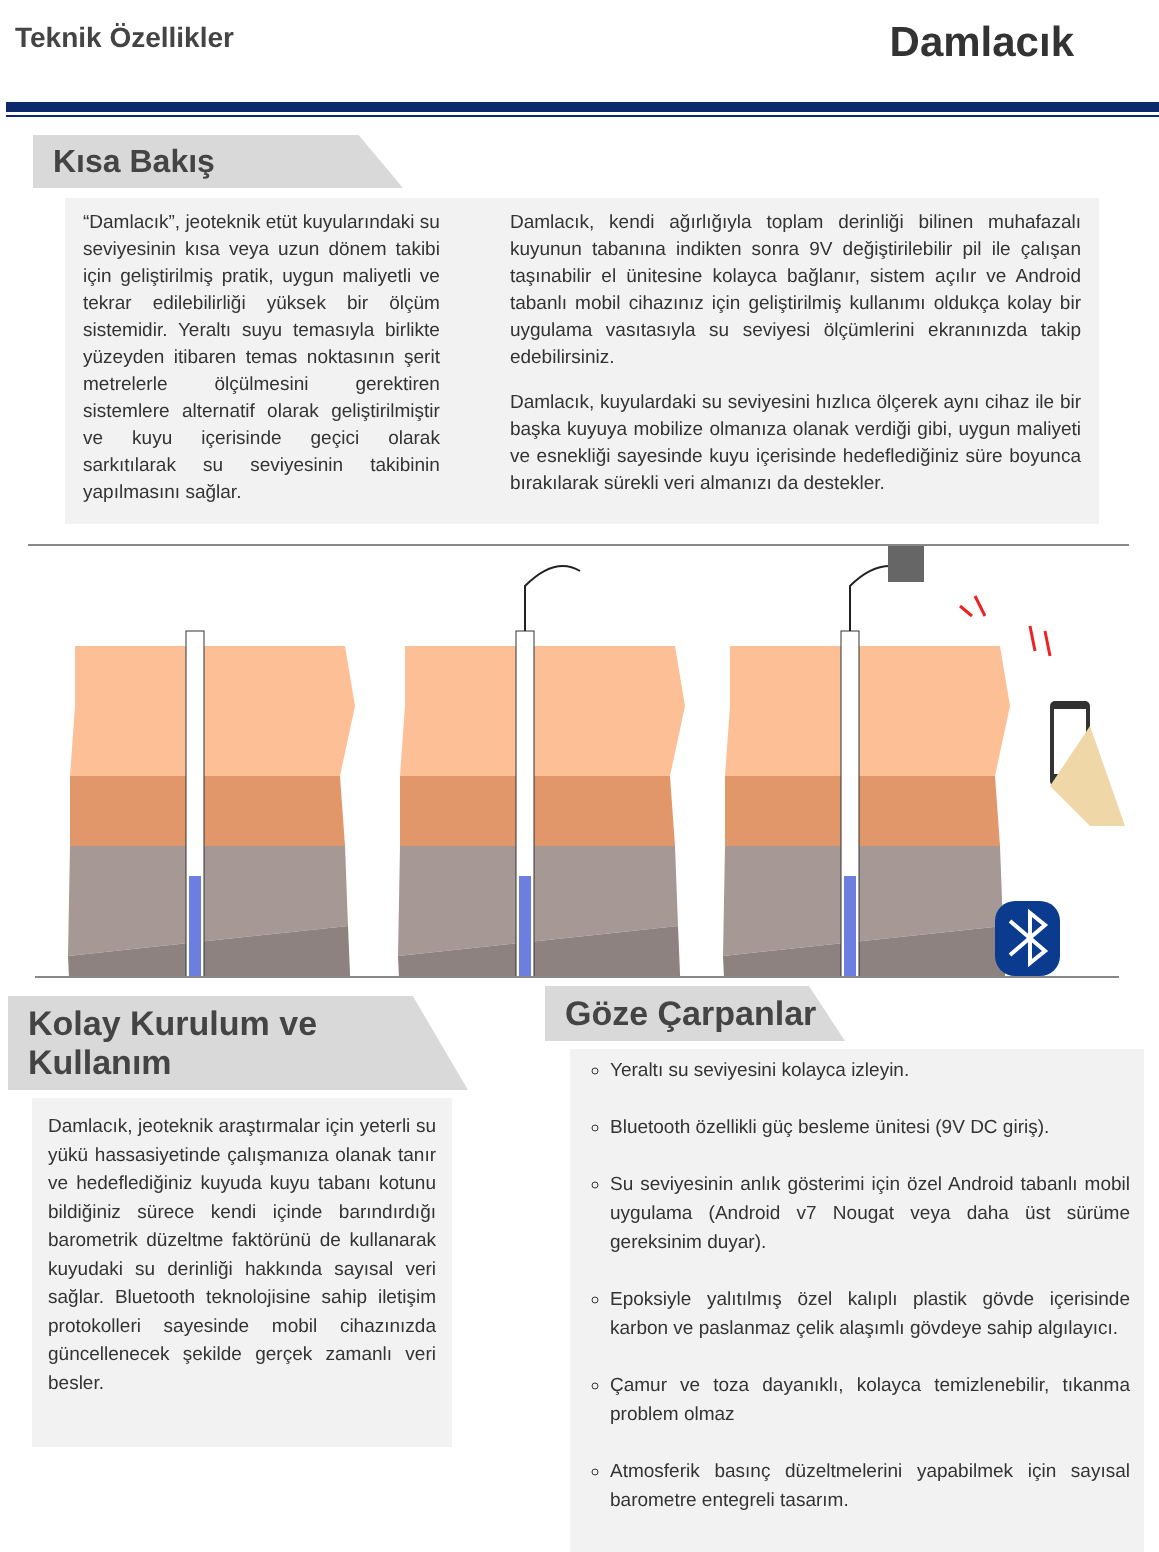Teknik Özellikler
Damlacık
Kısa Bakış
“Damlacık”, jeoteknik etüt kuyularındaki su seviyesinin kısa veya uzun dönem takibi için geliştirilmiş pratik, uygun maliyetli ve tekrar edilebilirliği yüksek bir ölçüm sistemidir. Yeraltı suyu temasıyla birlikte yüzeyden itibaren temas noktasının şerit metrelerle ölçülmesini gerektiren sistemlere alternatif olarak geliştirilmiştir ve kuyu içerisinde geçici olarak sarkıtılarak su seviyesinin takibinin yapılmasını sağlar.
Damlacık, kendi ağırlığıyla toplam derinliği bilinen muhafazalı kuyunun tabanına indikten sonra 9V değiştirilebilir pil ile çalışan taşınabilir el ünitesine kolayca bağlanır, sistem açılır ve Android tabanlı mobil cihazınız için geliştirilmiş kullanımı oldukça kolay bir uygulama vasıtasıyla su seviyesi ölçümlerini ekranınızda takip edebilirsiniz.
Damlacık, kuyulardaki su seviyesini hızlıca ölçerek aynı cihaz ile bir başka kuyuya mobilize olmanıza olanak verdiği gibi, uygun maliyeti ve esnekliği sayesinde kuyu içerisinde hedeflediğiniz süre boyunca bırakılarak sürekli veri almanızı da destekler.
Kolay Kurulum ve Kullanım
Damlacık, jeoteknik araştırmalar için yeterli su yükü hassasiyetinde çalışmanıza olanak tanır ve hedeflediğiniz kuyuda kuyu tabanı kotunu bildiğiniz sürece kendi içinde barındırdığı barometrik düzeltme faktörünü de kullanarak kuyudaki su derinliği hakkında sayısal veri sağlar. Bluetooth teknolojisine sahip iletişim protokolleri sayesinde mobil cihazınızda güncellenecek şekilde gerçek zamanlı veri besler.
Göze Çarpanlar
Yeraltı su seviyesini kolayca izleyin.
Bluetooth özellikli güç besleme ünitesi (9V DC giriş).
Su seviyesinin anlık gösterimi için özel Android tabanlı mobil uygulama (Android v7 Nougat veya daha üst sürüme gereksinim duyar).
Epoksiyle yalıtılmış özel kalıplı plastik gövde içerisinde karbon ve paslanmaz çelik alaşımlı gövdeye sahip algılayıcı.
Çamur ve toza dayanıklı, kolayca temizlenebilir, tıkanma problem olmaz
Atmosferik basınç düzeltmelerini yapabilmek için sayısal barometre entegreli tasarım.